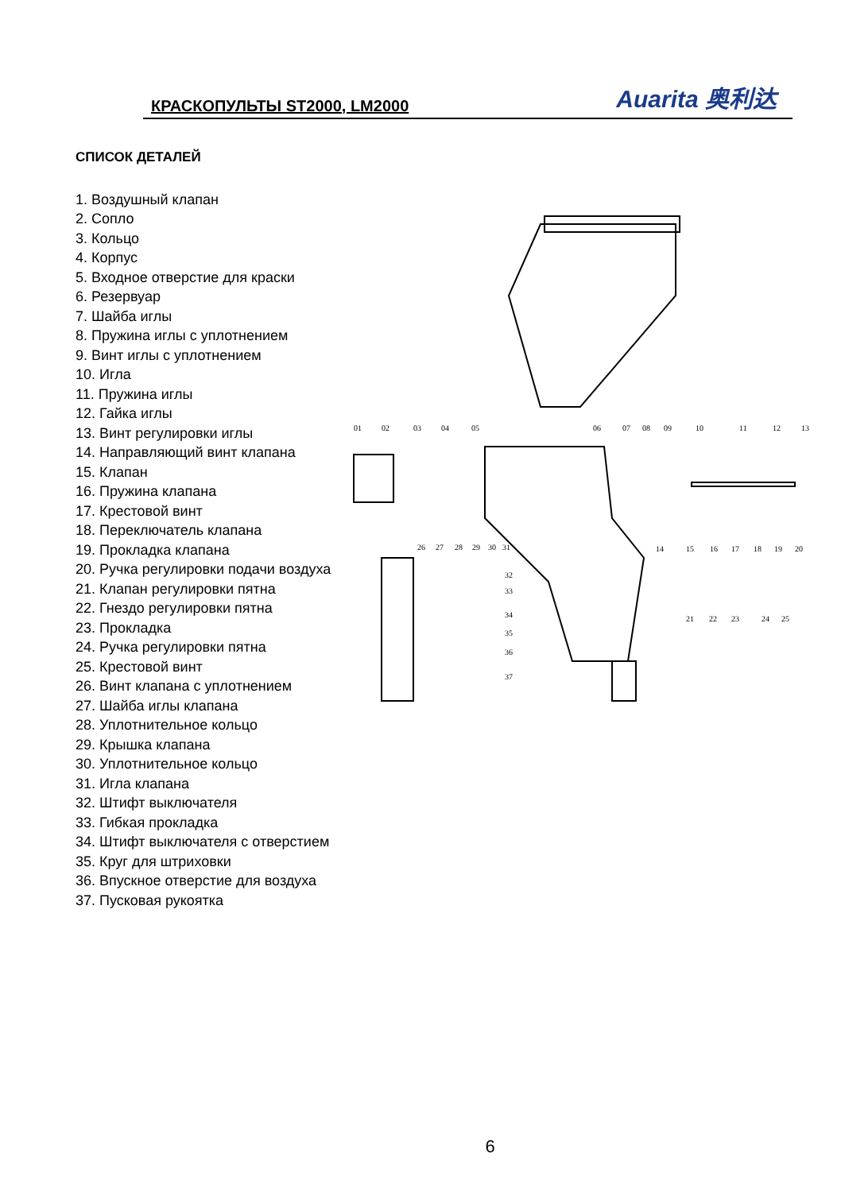КРАСКОПУЛЬТЫ ST2000, LM2000
Auarita 奥利达
СПИСОК ДЕТАЛЕЙ
1. Воздушный клапан
2. Сопло
3. Кольцо
4. Корпус
5. Входное отверстие для краски
6. Резервуар
7. Шайба иглы
8. Пружина иглы с уплотнением
9. Винт иглы с уплотнением
10. Игла
11. Пружина иглы
12. Гайка иглы
13. Винт регулировки иглы
14. Направляющий винт клапана
15. Клапан
16. Пружина клапана
17. Крестовой винт
18. Переключатель клапана
19. Прокладка клапана
20. Ручка регулировки подачи воздуха
21. Клапан регулировки пятна
22. Гнездо регулировки пятна
23. Прокладка
24. Ручка регулировки пятна
25. Крестовой винт
26. Винт клапана с уплотнением
27. Шайба иглы клапана
28. Уплотнительное кольцо
29. Крышка клапана
30. Уплотнительное кольцо
31. Игла клапана
32. Штифт выключателя
33. Гибкая прокладка
34. Штифт выключателя с отверстием
35. Круг для штриховки
36. Впускное отверстие для воздуха
37. Пусковая рукоятка
01
02
03
04
05
06
07
08
09
10
11
12
13
14
15
16
17
18
19
20
26
27
28
29
30
31
32
33
34
35
36
37
21
22
23
24
25
6